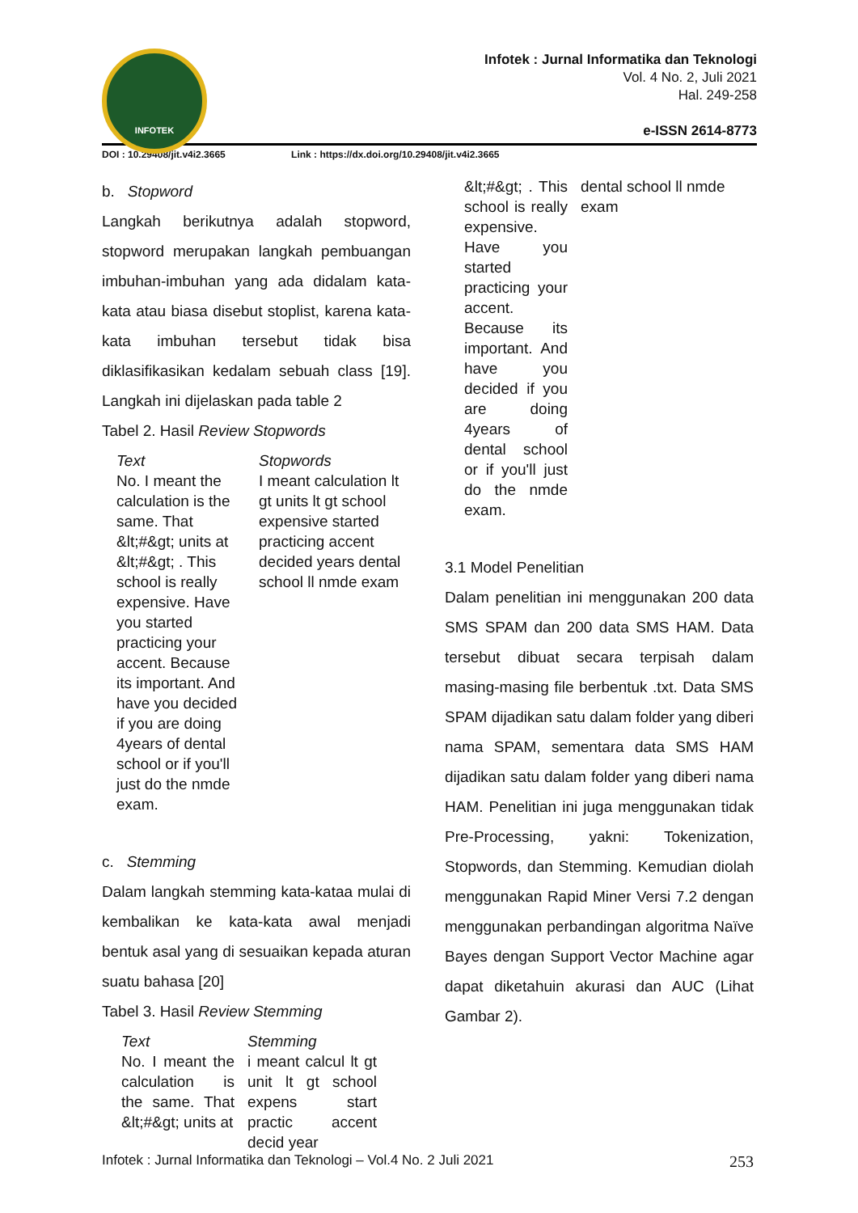INFOTEK
Infotek : Jurnal Informatika dan Teknologi
Vol. 4 No. 2, Juli 2021
Hal. 249-258
e-ISSN 2614-8773
DOI : 10.29408/jit.v4i2.3665 Link : https://dx.doi.org/10.29408/jit.v4i2.3665
b. Stopword
Langkah berikutnya adalah stopword, stopword merupakan langkah pembuangan imbuhan-imbuhan yang ada didalam kata-kata atau biasa disebut stoplist, karena kata-kata imbuhan tersebut tidak bisa diklasifikasikan kedalam sebuah class [19]. Langkah ini dijelaskan pada table 2
Tabel 2. Hasil Review Stopwords
| Text | Stopwords |
| No. I meant the calculation is the same. That &lt;#&gt; units at &lt;#&gt; . This school is really expensive. Have you started practicing your accent. Because its important. And have you decided if you are doing 4years of dental school or if you'll just do the nmde exam. | I meant calculation lt gt units lt gt school expensive started practicing accent decided years dental school ll nmde exam |
c. Stemming
Dalam langkah stemming kata-kataa mulai di kembalikan ke kata-kata awal menjadi bentuk asal yang di sesuaikan kepada aturan suatu bahasa [20]
Tabel 3. Hasil Review Stemming
| Text | Stemming |
| No. I meant the calculation is the same. That &lt;#&gt; units at | i meant calcul lt gt unit lt gt school expens start practic accent decid year |
| &lt;#&gt; . This school is really expensive. Have you started practicing your accent. Because its important. And have you decided if you are doing 4years of dental school or if you'll just do the nmde exam. | dental school ll nmde exam |
3.1 Model Penelitian
Dalam penelitian ini menggunakan 200 data SMS SPAM dan 200 data SMS HAM. Data tersebut dibuat secara terpisah dalam masing-masing file berbentuk .txt. Data SMS SPAM dijadikan satu dalam folder yang diberi nama SPAM, sementara data SMS HAM dijadikan satu dalam folder yang diberi nama HAM. Penelitian ini juga menggunakan tidak Pre-Processing, yakni: Tokenization, Stopwords, dan Stemming. Kemudian diolah menggunakan Rapid Miner Versi 7.2 dengan menggunakan perbandingan algoritma Naïve Bayes dengan Support Vector Machine agar dapat diketahuin akurasi dan AUC (Lihat Gambar 2).
Infotek : Jurnal Informatika dan Teknologi – Vol.4 No. 2 Juli 2021 253